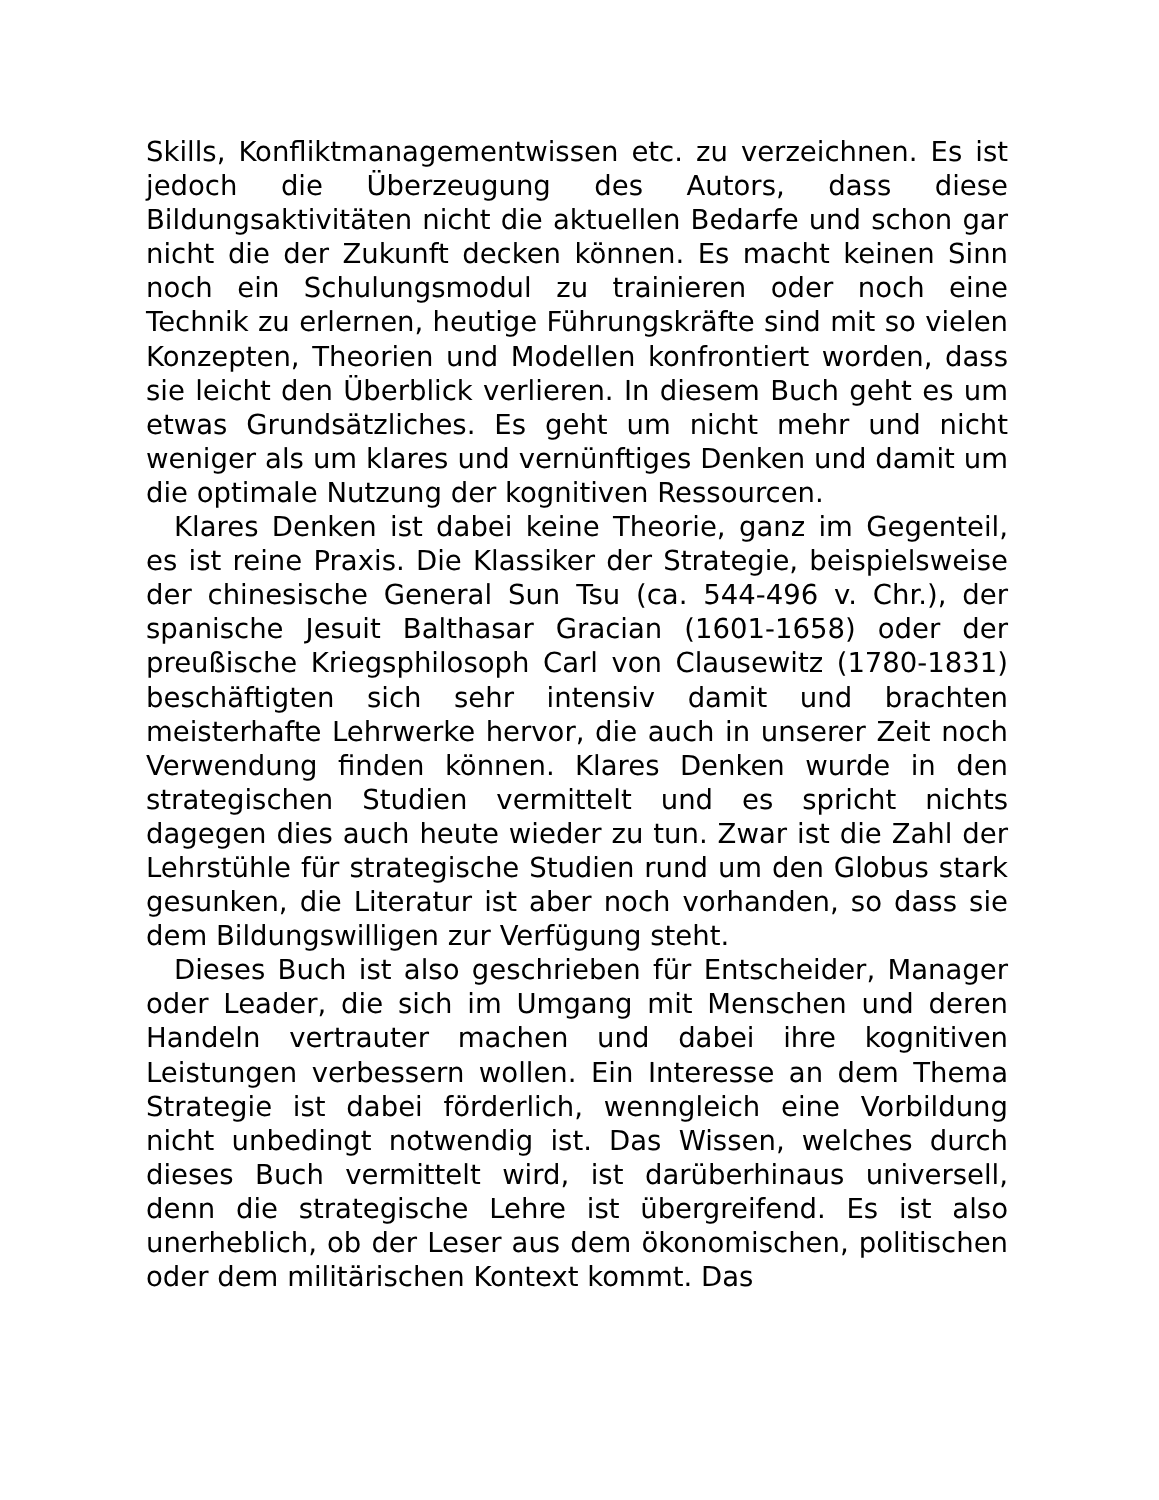Skills, Konfliktmanagementwissen etc. zu verzeichnen. Es ist jedoch die Überzeugung des Autors, dass diese Bildungsaktivitäten nicht die aktuellen Bedarfe und schon gar nicht die der Zukunft decken können. Es macht keinen Sinn noch ein Schulungsmodul zu trainieren oder noch eine Technik zu erlernen, heutige Führungskräfte sind mit so vielen Konzepten, Theorien und Modellen konfrontiert worden, dass sie leicht den Überblick verlieren. In diesem Buch geht es um etwas Grundsätzliches. Es geht um nicht mehr und nicht weniger als um klares und vernünftiges Denken und damit um die optimale Nutzung der kognitiven Ressourcen.
Klares Denken ist dabei keine Theorie, ganz im Gegenteil, es ist reine Praxis. Die Klassiker der Strategie, beispielsweise der chinesische General Sun Tsu (ca. 544-496 v. Chr.), der spanische Jesuit Balthasar Gracian (1601-1658) oder der preußische Kriegsphilosoph Carl von Clausewitz (1780-1831) beschäftigten sich sehr intensiv damit und brachten meisterhafte Lehrwerke hervor, die auch in unserer Zeit noch Verwendung finden können. Klares Denken wurde in den strategischen Studien vermittelt und es spricht nichts dagegen dies auch heute wieder zu tun. Zwar ist die Zahl der Lehrstühle für strategische Studien rund um den Globus stark gesunken, die Literatur ist aber noch vorhanden, so dass sie dem Bildungswilligen zur Verfügung steht.
Dieses Buch ist also geschrieben für Entscheider, Manager oder Leader, die sich im Umgang mit Menschen und deren Handeln vertrauter machen und dabei ihre kognitiven Leistungen verbessern wollen. Ein Interesse an dem Thema Strategie ist dabei förderlich, wenngleich eine Vorbildung nicht unbedingt notwendig ist. Das Wissen, welches durch dieses Buch vermittelt wird, ist darüberhinaus universell, denn die strategische Lehre ist übergreifend. Es ist also unerheblich, ob der Leser aus dem ökonomischen, politischen oder dem militärischen Kontext kommt. Das